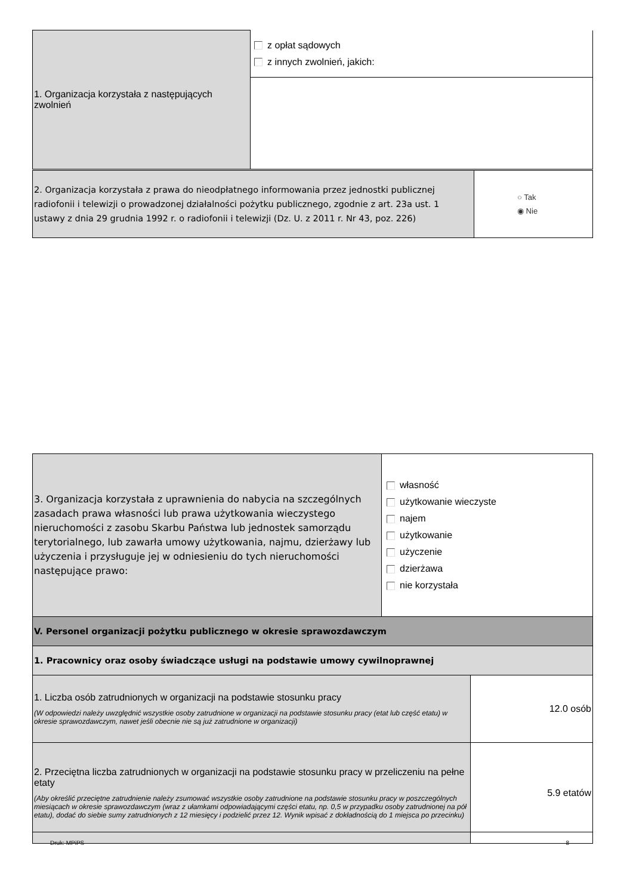| 1. Organizacja korzystała z następujących zwolnień | z opłat sądowych z innych zwolnień, jakich: |
| 2. Organizacja korzystała z prawa do nieodpłatnego informowania przez jednostki publicznej radiofonii i telewizji o prowadzonej działalności pożytku publicznego, zgodnie z art. 23a ust. 1 ustawy z dnia 29 grudnia 1992 r. o radiofonii i telewizji (Dz. U. z 2011 r. Nr 43, poz. 226) | ○ Tak ◉ Nie |
| 3. Organizacja korzystała z uprawnienia do nabycia na szczególnych zasadach prawa własności lub prawa użytkowania wieczystego nieruchomości z zasobu Skarbu Państwa lub jednostek samorządu terytorialnego, lub zawarła umowy użytkowania, najmu, dzierżawy lub użyczenia i przysługuje jej w odniesieniu do tych nieruchomości następujące prawo: | własność użytkowanie wieczyste najem użytkowanie użyczenie dzierżawa nie korzystała | |
| V. Personel organizacji pożytku publicznego w okresie sprawozdawczym | | |
| 1. Pracownicy oraz osoby świadczące usługi na podstawie umowy cywilnoprawnej | | |
| 1. Liczba osób zatrudnionych w organizacji na podstawie stosunku pracy (W odpowiedzi należy uwzględnić wszystkie osoby zatrudnione w organizacji na podstawie stosunku pracy (etat lub część etatu) w okresie sprawozdawczym, nawet jeśli obecnie nie są już zatrudnione w organizacji) | | 12.0 osób |
| 2. Przeciętna liczba zatrudnionych w organizacji na podstawie stosunku pracy w przeliczeniu na pełne etaty (Aby określić przeciętne zatrudnienie należy zsumować wszystkie osoby zatrudnione na podstawie stosunku pracy w poszczególnych miesiącach w okresie sprawozdawczym (wraz z ułamkami odpowiadającymi części etatu, np. 0,5 w przypadku osoby zatrudnionej na pół etatu), dodać do siebie sumy zatrudnionych z 12 miesięcy i podzielić przez 12. Wynik wpisać z dokładnością do 1 miejsca po przecinku) | | 5.9 etatów |
Druk: MPiPS 8